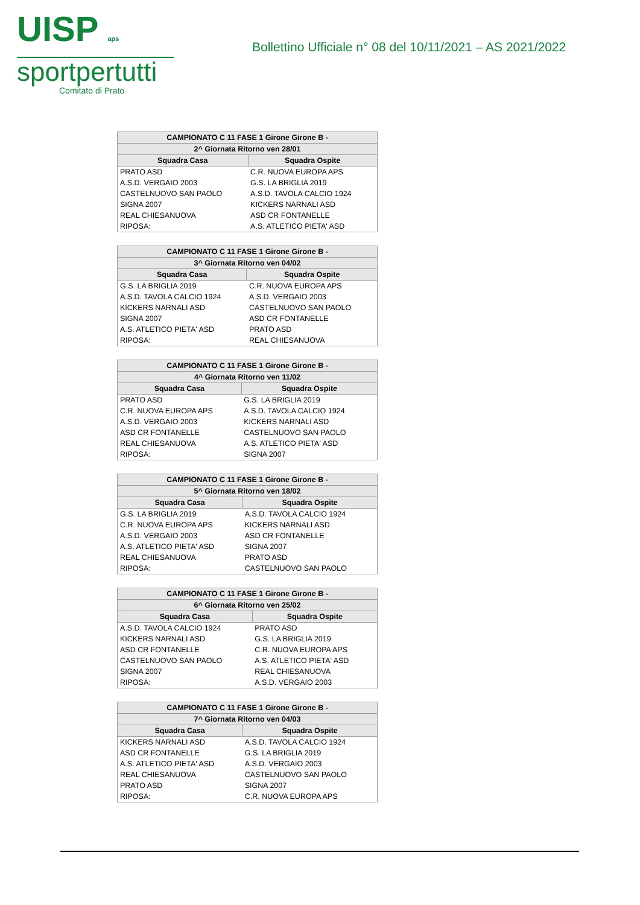UISP aps
sportpertutti
Comitato di Prato
Bollettino Ufficiale n° 08 del 10/11/2021 – AS 2021/2022
| CAMPIONATO C 11 FASE 1 Girone Girone B - | |
| --- | --- |
| 2^ Giornata Ritorno ven 28/01 | |
| Squadra Casa | Squadra Ospite |
| PRATO ASD | C.R. NUOVA EUROPA APS |
| A.S.D. VERGAIO 2003 | G.S. LA BRIGLIA 2019 |
| CASTELNUOVO SAN PAOLO | A.S.D. TAVOLA CALCIO 1924 |
| SIGNA 2007 | KICKERS NARNALI ASD |
| REAL CHIESANUOVA | ASD CR FONTANELLE |
| RIPOSA: | A.S. ATLETICO PIETA' ASD |
| CAMPIONATO C 11 FASE 1 Girone Girone B - | |
| --- | --- |
| 3^ Giornata Ritorno ven 04/02 | |
| Squadra Casa | Squadra Ospite |
| G.S. LA BRIGLIA 2019 | C.R. NUOVA EUROPA APS |
| A.S.D. TAVOLA CALCIO 1924 | A.S.D. VERGAIO 2003 |
| KICKERS NARNALI ASD | CASTELNUOVO SAN PAOLO |
| SIGNA 2007 | ASD CR FONTANELLE |
| A.S. ATLETICO PIETA' ASD | PRATO ASD |
| RIPOSA: | REAL CHIESANUOVA |
| CAMPIONATO C 11 FASE 1 Girone Girone B - | |
| --- | --- |
| 4^ Giornata Ritorno ven 11/02 | |
| Squadra Casa | Squadra Ospite |
| PRATO ASD | G.S. LA BRIGLIA 2019 |
| C.R. NUOVA EUROPA APS | A.S.D. TAVOLA CALCIO 1924 |
| A.S.D. VERGAIO 2003 | KICKERS NARNALI ASD |
| ASD CR FONTANELLE | CASTELNUOVO SAN PAOLO |
| REAL CHIESANUOVA | A.S. ATLETICO PIETA' ASD |
| RIPOSA: | SIGNA 2007 |
| CAMPIONATO C 11 FASE 1 Girone Girone B - | |
| --- | --- |
| 5^ Giornata Ritorno ven 18/02 | |
| Squadra Casa | Squadra Ospite |
| G.S. LA BRIGLIA 2019 | A.S.D. TAVOLA CALCIO 1924 |
| C.R. NUOVA EUROPA APS | KICKERS NARNALI ASD |
| A.S.D. VERGAIO 2003 | ASD CR FONTANELLE |
| A.S. ATLETICO PIETA' ASD | SIGNA 2007 |
| REAL CHIESANUOVA | PRATO ASD |
| RIPOSA: | CASTELNUOVO SAN PAOLO |
| CAMPIONATO C 11 FASE 1 Girone Girone B - | |
| --- | --- |
| 6^ Giornata Ritorno ven 25/02 | |
| Squadra Casa | Squadra Ospite |
| A.S.D. TAVOLA CALCIO 1924 | PRATO ASD |
| KICKERS NARNALI ASD | G.S. LA BRIGLIA 2019 |
| ASD CR FONTANELLE | C.R. NUOVA EUROPA APS |
| CASTELNUOVO SAN PAOLO | A.S. ATLETICO PIETA' ASD |
| SIGNA 2007 | REAL CHIESANUOVA |
| RIPOSA: | A.S.D. VERGAIO 2003 |
| CAMPIONATO C 11 FASE 1 Girone Girone B - | |
| --- | --- |
| 7^ Giornata Ritorno ven 04/03 | |
| Squadra Casa | Squadra Ospite |
| KICKERS NARNALI ASD | A.S.D. TAVOLA CALCIO 1924 |
| ASD CR FONTANELLE | G.S. LA BRIGLIA 2019 |
| A.S. ATLETICO PIETA' ASD | A.S.D. VERGAIO 2003 |
| REAL CHIESANUOVA | CASTELNUOVO SAN PAOLO |
| PRATO ASD | SIGNA 2007 |
| RIPOSA: | C.R. NUOVA EUROPA APS |